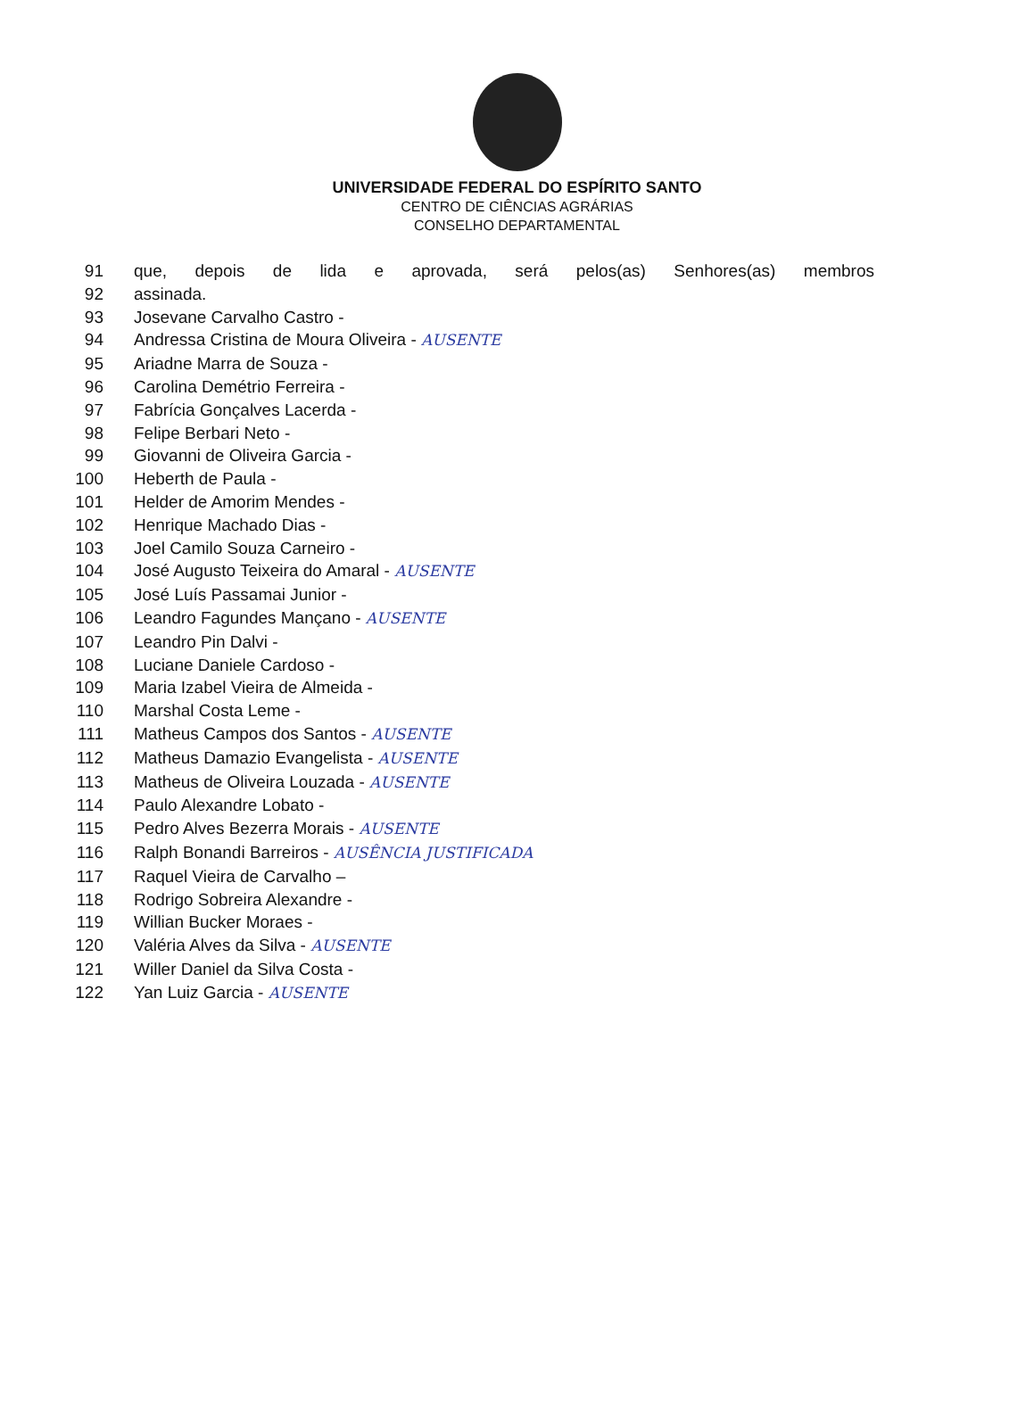UNIVERSIDADE FEDERAL DO ESPÍRITO SANTO
CENTRO DE CIÊNCIAS AGRÁRIAS
CONSELHO DEPARTAMENTAL
91 que, depois de lida e aprovada, será pelos(as) Senhores(as) membros
92 assinada.
93 Josevane Carvalho Castro -
94 Andressa Cristina de Moura Oliveira - AUSENTE
95 Ariadne Marra de Souza -
96 Carolina Demétrio Ferreira -
97 Fabrícia Gonçalves Lacerda -
98 Felipe Berbari Neto -
99 Giovanni de Oliveira Garcia -
100 Heberth de Paula -
101 Helder de Amorim Mendes -
102 Henrique Machado Dias -
103 Joel Camilo Souza Carneiro -
104 José Augusto Teixeira do Amaral - AUSENTE
105 José Luís Passamai Junior -
106 Leandro Fagundes Mançano - AUSENTE
107 Leandro Pin Dalvi -
108 Luciane Daniele Cardoso -
109 Maria Izabel Vieira de Almeida -
110 Marshal Costa Leme -
111 Matheus Campos dos Santos - AUSENTE
112 Matheus Damazio Evangelista - AUSENTE
113 Matheus de Oliveira Louzada - AUSENTE
114 Paulo Alexandre Lobato -
115 Pedro Alves Bezerra Morais - AUSENTE
116 Ralph Bonandi Barreiros - AUSÊNCIA JUSTIFICADA
117 Raquel Vieira de Carvalho –
118 Rodrigo Sobreira Alexandre -
119 Willian Bucker Moraes -
120 Valéria Alves da Silva - AUSENTE
121 Willer Daniel da Silva Costa -
122 Yan Luiz Garcia - AUSENTE